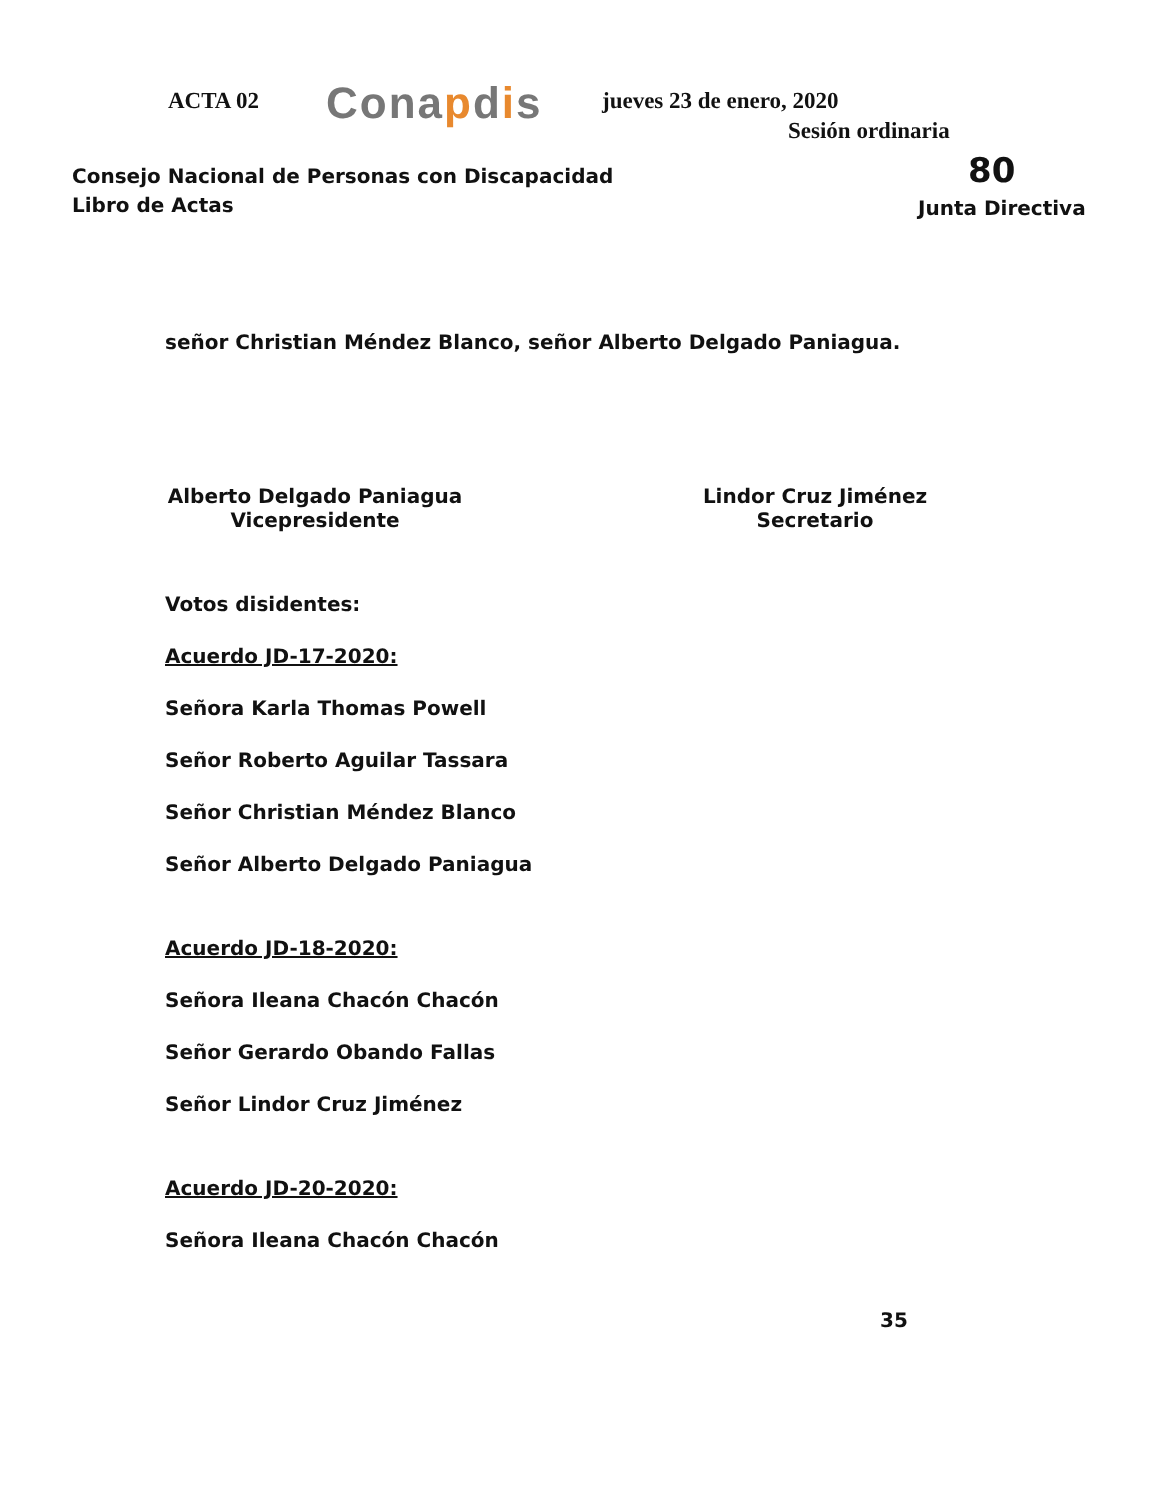ACTA 02 Conapdis jueves 23 de enero, 2020
Sesión ordinaria
Consejo Nacional de Personas con Discapacidad
Libro de Actas
80
Junta Directiva
señor Christian Méndez Blanco, señor Alberto Delgado Paniagua.
Alberto Delgado Paniagua
Vicepresidente
Lindor Cruz Jiménez
Secretario
Votos disidentes:
Acuerdo JD-17-2020:
Señora Karla Thomas Powell
Señor Roberto Aguilar Tassara
Señor Christian Méndez Blanco
Señor Alberto Delgado Paniagua
Acuerdo JD-18-2020:
Señora Ileana Chacón Chacón
Señor Gerardo Obando Fallas
Señor Lindor Cruz Jiménez
Acuerdo JD-20-2020:
Señora Ileana Chacón Chacón
35